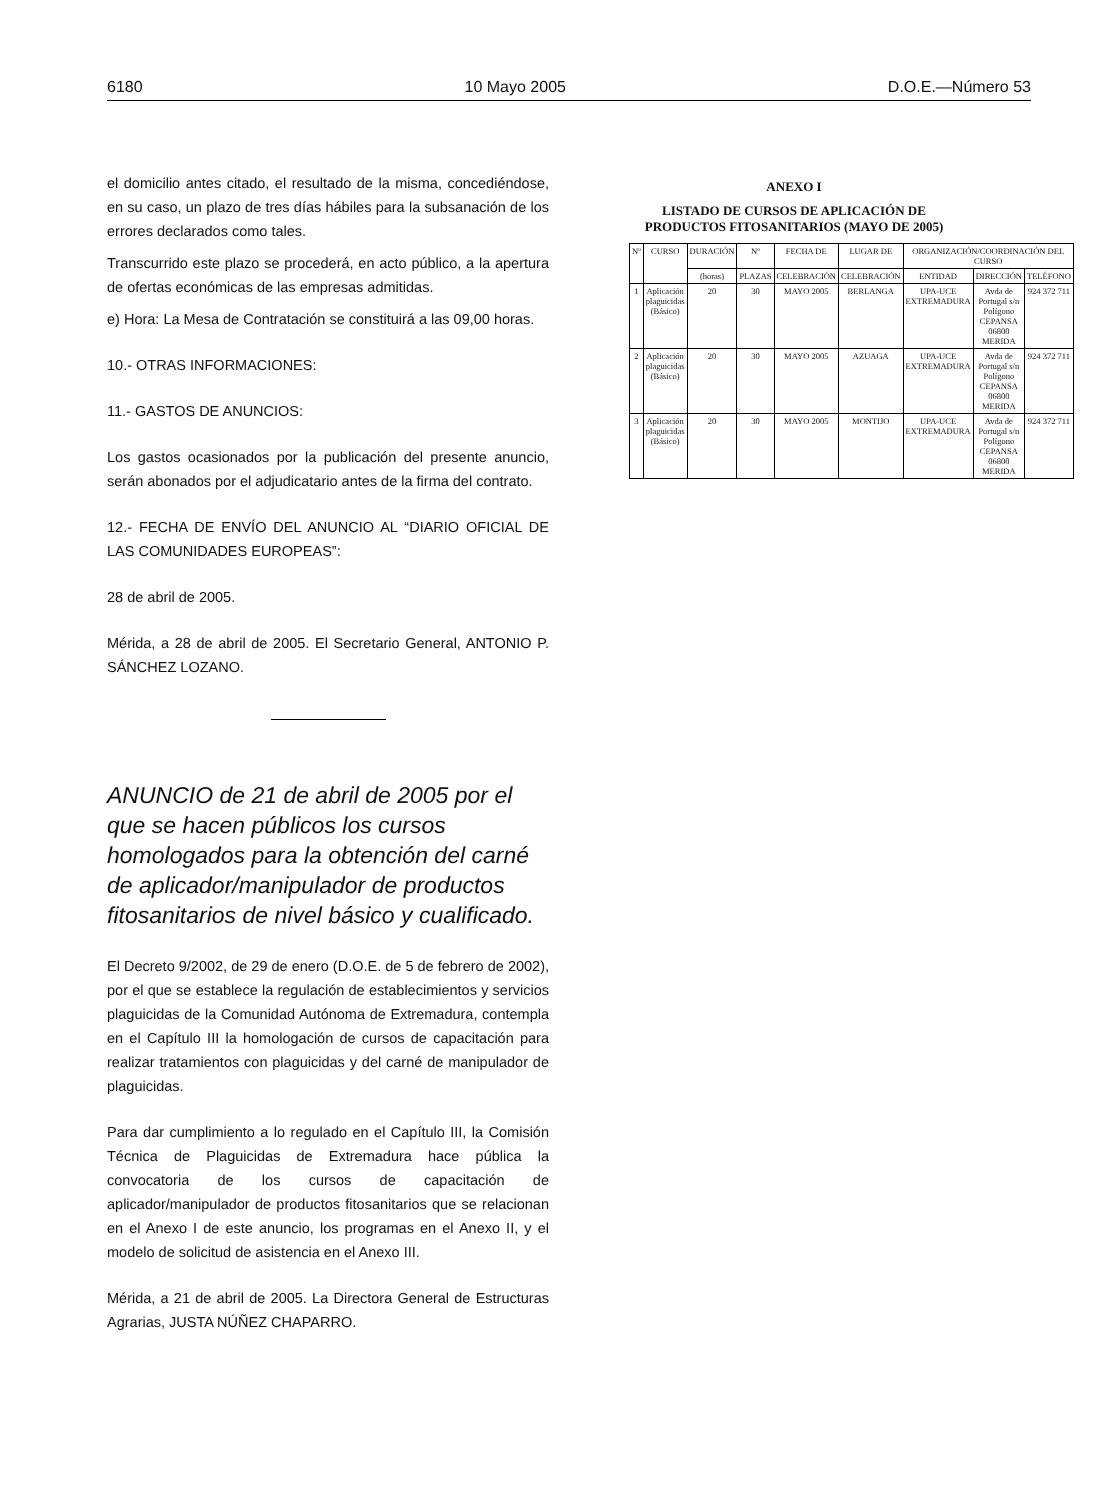6180 10 Mayo 2005 D.O.E.—Número 53
el domicilio antes citado, el resultado de la misma, concediéndose, en su caso, un plazo de tres días hábiles para la subsanación de los errores declarados como tales.
Transcurrido este plazo se procederá, en acto público, a la apertura de ofertas económicas de las empresas admitidas.
e) Hora: La Mesa de Contratación se constituirá a las 09,00 horas.
10.- OTRAS INFORMACIONES:
11.- GASTOS DE ANUNCIOS:
Los gastos ocasionados por la publicación del presente anuncio, serán abonados por el adjudicatario antes de la firma del contrato.
12.- FECHA DE ENVÍO DEL ANUNCIO AL “DIARIO OFICIAL DE LAS COMUNIDADES EUROPEAS”:
28 de abril de 2005.
Mérida, a 28 de abril de 2005. El Secretario General, ANTONIO P. SÁNCHEZ LOZANO.
ANUNCIO de 21 de abril de 2005 por el que se hacen públicos los cursos homologados para la obtención del carné de aplicador/manipulador de productos fitosanitarios de nivel básico y cualificado.
El Decreto 9/2002, de 29 de enero (D.O.E. de 5 de febrero de 2002), por el que se establece la regulación de establecimientos y servicios plaguicidas de la Comunidad Autónoma de Extremadura, contempla en el Capítulo III la homologación de cursos de capacitación para realizar tratamientos con plaguicidas y del carné de manipulador de plaguicidas.
Para dar cumplimiento a lo regulado en el Capítulo III, la Comisión Técnica de Plaguicidas de Extremadura hace pública la convocatoria de los cursos de capacitación de aplicador/manipulador de productos fitosanitarios que se relacionan en el Anexo I de este anuncio, los programas en el Anexo II, y el modelo de solicitud de asistencia en el Anexo III.
Mérida, a 21 de abril de 2005. La Directora General de Estructuras Agrarias, JUSTA NÚÑEZ CHAPARRO.
ANEXO I
LISTADO DE CURSOS DE APLICACIÓN DE PRODUCTOS FITOSANITARIOS (MAYO DE 2005)
| Nº | CURSO | DURACIÓN | Nº | FECHA DE | LUGAR DE | ORGANIZACIÓN/COORDINACIÓN DEL CURSO | | |
| --- | --- | --- | --- | --- | --- | --- | --- | --- |
| | | (horas) | PLAZAS | CELEBRACIÓN | CELEBRACIÓN | ENTIDAD | DIRECCIÓN | TELÉFONO |
| 1 | Aplicación plaguicidas (Básico) | 20 | 30 | MAYO 2005 | BERLANGA | UPA-UCE EXTREMADURA | Avda de Portugal s/n Polígono CEPANSA 06800 MERIDA | 924 372 711 |
| 2 | Aplicación plaguicidas (Básico) | 20 | 30 | MAYO 2005 | AZUAGA | UPA-UCE EXTREMADURA | Avda de Portugal s/n Polígono CEPANSA 06800 MERIDA | 924 372 711 |
| 3 | Aplicación plaguicidas (Básico) | 20 | 30 | MAYO 2005 | MONTIJO | UPA-UCE EXTREMADURA | Avda de Portugal s/n Polígono CEPANSA 06800 MERIDA | 924 372 711 |